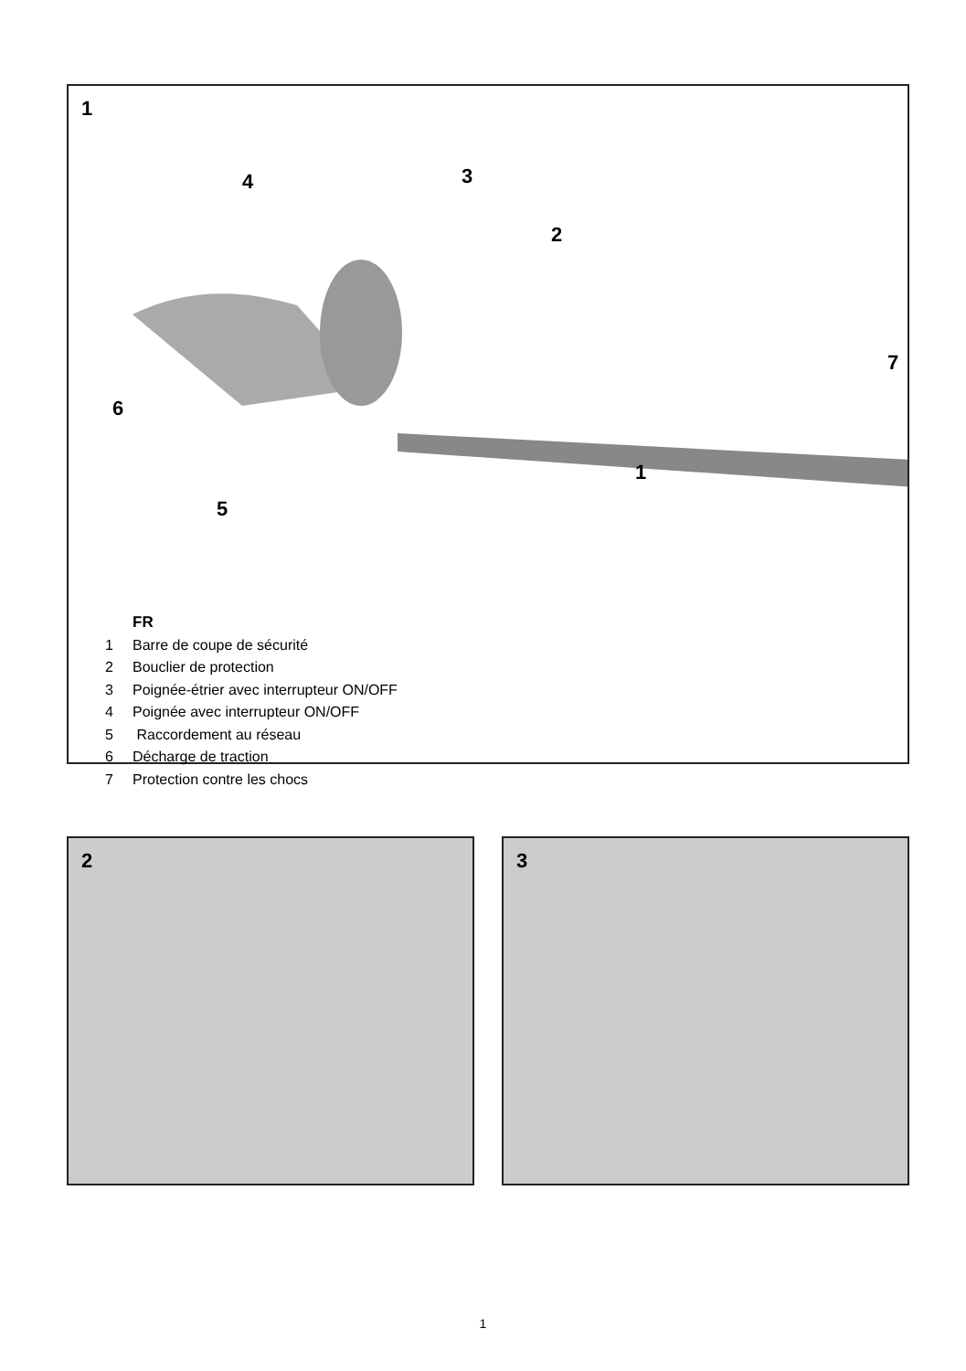1
4 3
2
7
6
1
5
FR
1 Barre de coupe de sécurité
2 Bouclier de protection
3 Poignée-étrier avec interrupteur ON/OFF
4 Poignée avec interrupteur ON/OFF
5 Raccordement au réseau
6 Décharge de traction
7 Protection contre les chocs
2 3
1